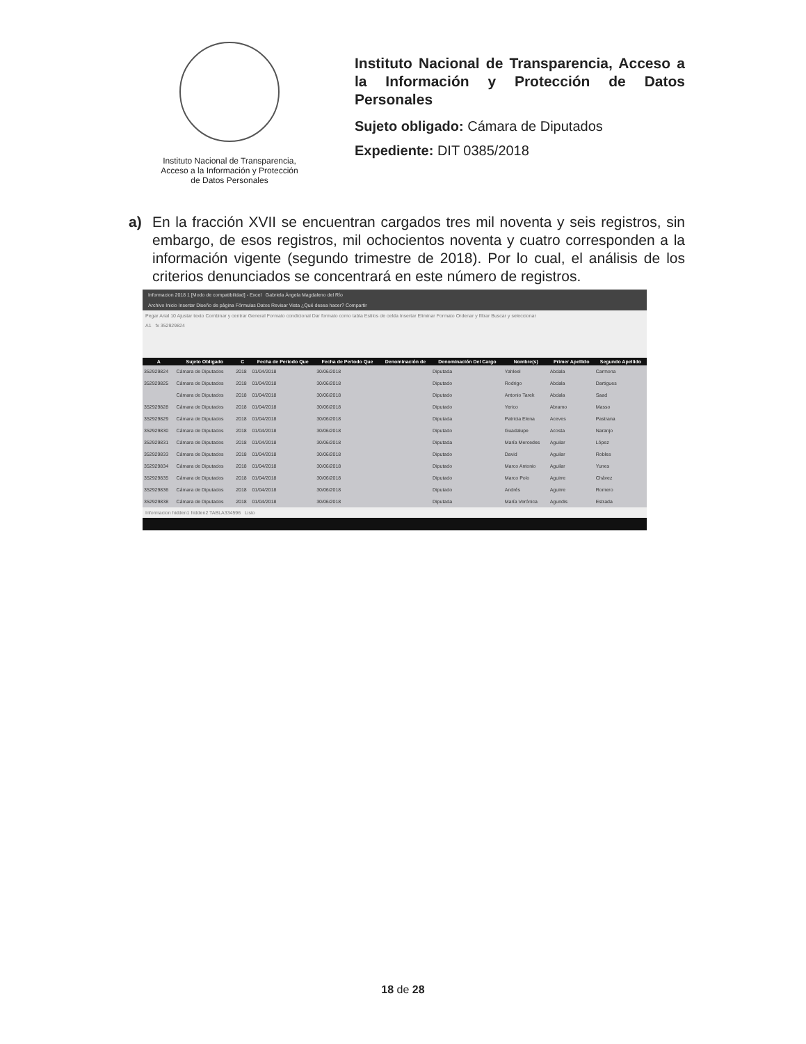Instituto Nacional de Transparencia,
Acceso a la Información y Protección
de Datos Personales
Instituto Nacional de Transparencia, Acceso a la Información y Protección de Datos Personales
Sujeto obligado: Cámara de Diputados
Expediente: DIT 0385/2018
a) En la fracción XVII se encuentran cargados tres mil noventa y seis registros, sin embargo, de esos registros, mil ochocientos noventa y cuatro corresponden a la información vigente (segundo trimestre de 2018). Por lo cual, el análisis de los criterios denunciados se concentrará en este número de registros.
Informacion 2018 1 [Modo de compatibilidad] - Excel Gabriela Ángela Magdaleno del Río
Archivo Inicio Insertar Diseño de página Fórmulas Datos Revisar Vista ¿Qué desea hacer? Compartir
Pegar Arial 10 Ajustar texto Combinar y centrar General Formato condicional Dar formato como tabla Estilos de celda Insertar Eliminar Formato Ordenar y filtrar Buscar y seleccionar
A1 fx 352929824
| A | Sujeto Obligado | C | Fecha de Periodo Que | Fecha de Periodo Que | Denominación de | Denominación Del Cargo | Nombre(s) | Primer Apellido | Segundo Apellido |
| --- | --- | --- | --- | --- | --- | --- | --- | --- | --- |
| 352929824 | Cámara de Diputados | 2018 | 01/04/2018 | 30/06/2018 | | Diputada | Yahleel | Abdala | Carmona |
| 352929825 | Cámara de Diputados | 2018 | 01/04/2018 | 30/06/2018 | | Diputado | Rodrigo | Abdala | Dartigues |
| | Cámara de Diputados | 2018 | 01/04/2018 | 30/06/2018 | | Diputado | Antonio Tarek | Abdala | Saad |
| 352929828 | Cámara de Diputados | 2018 | 01/04/2018 | 30/06/2018 | | Diputado | Yerico | Abramo | Masso |
| 352929829 | Cámara de Diputados | 2018 | 01/04/2018 | 30/06/2018 | | Diputada | Patricia Elena | Aceves | Pastrana |
| 352929830 | Cámara de Diputados | 2018 | 01/04/2018 | 30/06/2018 | | Diputado | Guadalupe | Acosta | Naranjo |
| 352929831 | Cámara de Diputados | 2018 | 01/04/2018 | 30/06/2018 | | Diputada | María Mercedes | Aguilar | López |
| 352929833 | Cámara de Diputados | 2018 | 01/04/2018 | 30/06/2018 | | Diputado | David | Aguilar | Robles |
| 352929834 | Cámara de Diputados | 2018 | 01/04/2018 | 30/06/2018 | | Diputado | Marco Antonio | Aguilar | Yunes |
| 352929835 | Cámara de Diputados | 2018 | 01/04/2018 | 30/06/2018 | | Diputado | Marco Polo | Aguirre | Chávez |
| 352929836 | Cámara de Diputados | 2018 | 01/04/2018 | 30/06/2018 | | Diputado | Andrés | Aguirre | Romero |
| 352929838 | Cámara de Diputados | 2018 | 01/04/2018 | 30/06/2018 | | Diputada | María Verónica | Agundis | Estrada |
Informacion hidden1 hidden2 TABLA334596 Listo
18 de 28